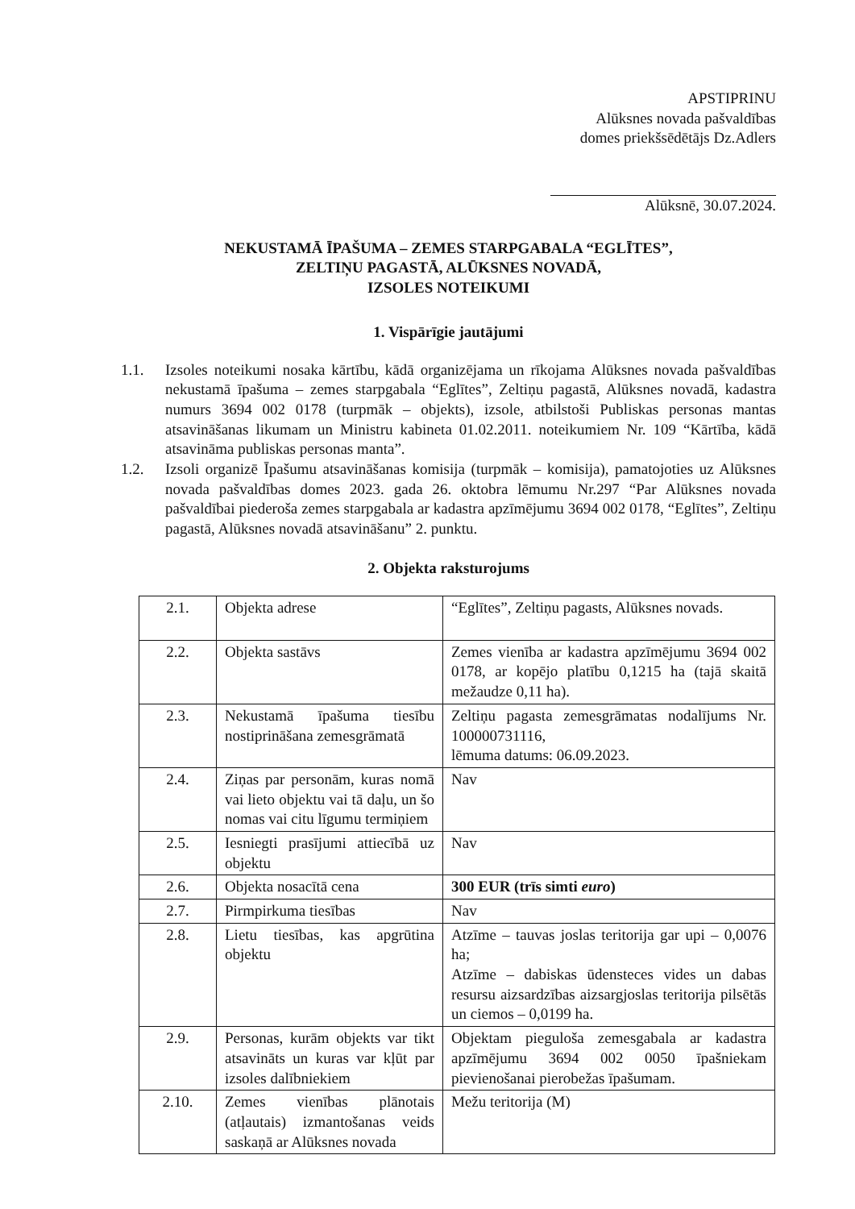APSTIPRINU
Alūksnes novada pašvaldības
domes priekšsēdētājs Dz.Adlers
Alūksnē, 30.07.2024.
NEKUSTAMĀ ĪPAŠUMA – ZEMES STARPGABALA “EGLĪTES”,
ZELTIŅU PAGASTĀ, ALŪKSNES NOVADĀ,
IZSOLES NOTEIKUMI
1. Vispārīgie jautājumi
1.1. Izsoles noteikumi nosaka kārtību, kādā organizējama un rīkojama Alūksnes novada pašvaldības nekustamā īpašuma – zemes starpgabala “Eglītes”, Zeltiņu pagastā, Alūksnes novadā, kadastra numurs 3694 002 0178 (turpmāk – objekts), izsole, atbilstoši Publiskas personas mantas atsavināšanas likumam un Ministru kabineta 01.02.2011. noteikumiem Nr. 109 “Kārtība, kādā atsavināma publiskas personas manta”.
1.2. Izsoli organizē Īpašumu atsavināšanas komisija (turpmāk – komisija), pamatojoties uz Alūksnes novada pašvaldības domes 2023. gada 26. oktobra lēmumu Nr.297 “Par Alūksnes novada pašvaldībai piederoša zemes starpgabala ar kadastra apzīmējumu 3694 002 0178, “Eglītes”, Zeltiņu pagastā, Alūksnes novadā atsavināšanu” 2. punktu.
2. Objekta raksturojums
| 2.1. | Objekta adrese | “Eglītes”, Zeltiņu pagasts, Alūksnes novads. |
| 2.2. | Objekta sastāvs | Zemes vienība ar kadastra apzīmējumu 3694 002 0178, ar kopējo platību 0,1215 ha (tajā skaitā mežaudze 0,11 ha). |
| 2.3. | Nekustamā īpašuma tiesību nostiprināšana zemesgrāmatā | Zeltiņu pagasta zemesgrāmatas nodalījums Nr. 100000731116, lēmuma datums: 06.09.2023. |
| 2.4. | Ziņas par personām, kuras nomā vai lieto objektu vai tā daļu, un šo nomas vai citu līgumu termiņiem | Nav |
| 2.5. | Iesniegti prasījumi attiecībā uz objektu | Nav |
| 2.6. | Objekta nosacītā cena | 300 EUR (trīs simti euro ) |
| 2.7. | Pirmpirkuma tiesības | Nav |
| 2.8. | Lietu tiesības, kas apgrūtina objektu | Atzīme – tauvas joslas teritorija gar upi – 0,0076 ha; Atzīme – dabiskas ūdensteces vides un dabas resursu aizsardzības aizsargjoslas teritorija pilsētās un ciemos – 0,0199 ha. |
| 2.9. | Personas, kurām objekts var tikt atsavināts un kuras var kļūt par izsoles dalībniekiem | Objektam pieguloša zemesgabala ar kadastra apzīmējumu 3694 002 0050 īpašniekam pievienošanai pierobežas īpašumam. |
| 2.10. | Zemes vienības plānotais (atļautais) izmantošanas veids saskaņā ar Alūksnes novada | Mežu teritorija (M) |